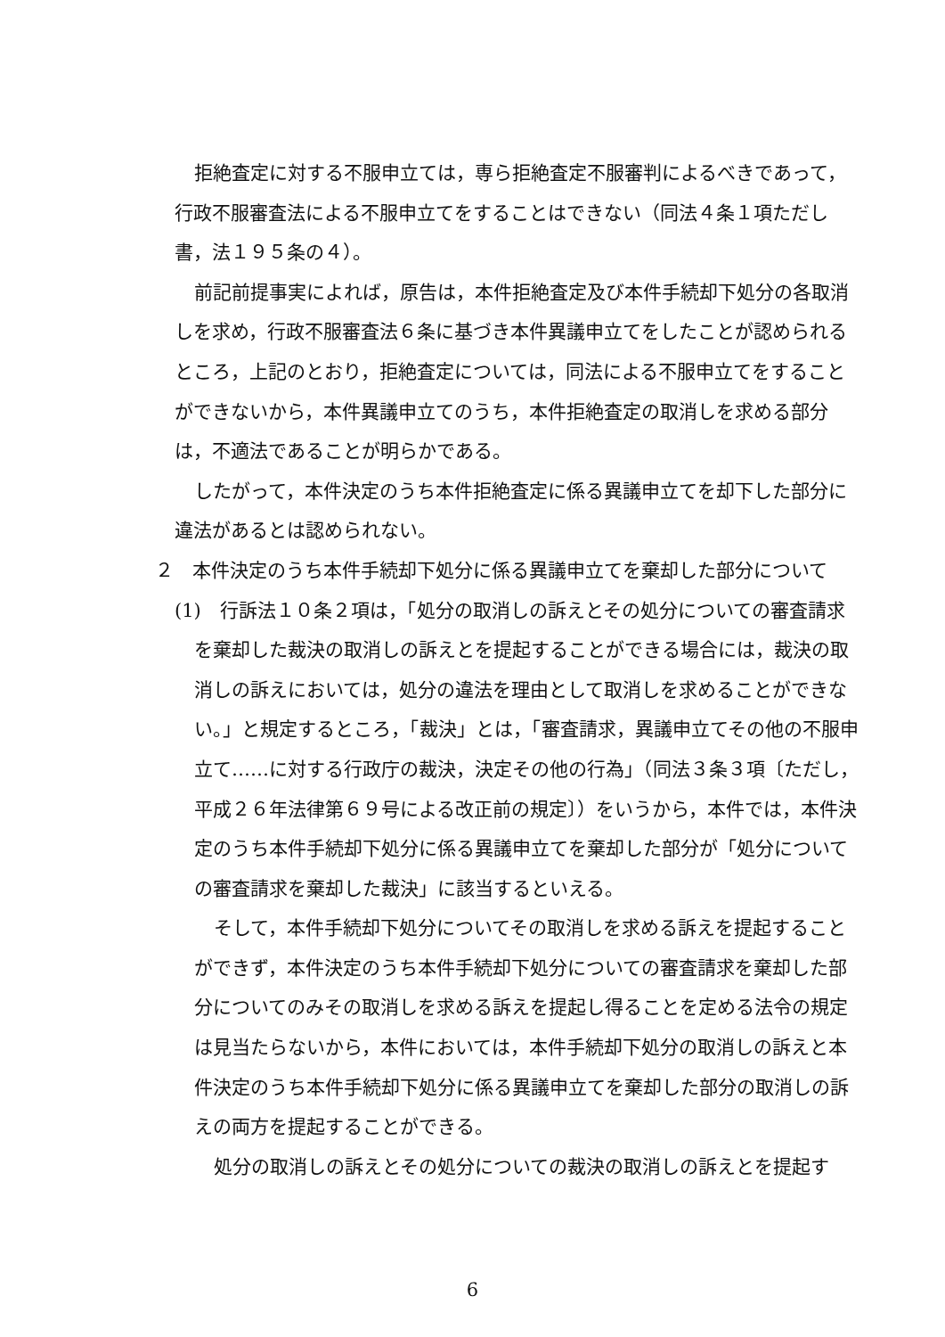拒絶査定に対する不服申立ては，専ら拒絶査定不服審判によるべきであって，行政不服審査法による不服申立てをすることはできない（同法４条１項ただし書，法１９５条の４）。
前記前提事実によれば，原告は，本件拒絶査定及び本件手続却下処分の各取消しを求め，行政不服審査法６条に基づき本件異議申立てをしたことが認められるところ，上記のとおり，拒絶査定については，同法による不服申立てをすることができないから，本件異議申立てのうち，本件拒絶査定の取消しを求める部分は，不適法であることが明らかである。
したがって，本件決定のうち本件拒絶査定に係る異議申立てを却下した部分に違法があるとは認められない。
２　本件決定のうち本件手続却下処分に係る異議申立てを棄却した部分について
(1)　行訴法１０条２項は，「処分の取消しの訴えとその処分についての審査請求を棄却した裁決の取消しの訴えとを提起することができる場合には，裁決の取消しの訴えにおいては，処分の違法を理由として取消しを求めることができない。」と規定するところ，「裁決」とは，「審査請求，異議申立てその他の不服申立て……に対する行政庁の裁決，決定その他の行為」（同法３条３項〔ただし，平成２６年法律第６９号による改正前の規定〕）をいうから，本件では，本件決定のうち本件手続却下処分に係る異議申立てを棄却した部分が「処分についての審査請求を棄却した裁決」に該当するといえる。
そして，本件手続却下処分についてその取消しを求める訴えを提起することができず，本件決定のうち本件手続却下処分についての審査請求を棄却した部分についてのみその取消しを求める訴えを提起し得ることを定める法令の規定は見当たらないから，本件においては，本件手続却下処分の取消しの訴えと本件決定のうち本件手続却下処分に係る異議申立てを棄却した部分の取消しの訴えの両方を提起することができる。
処分の取消しの訴えとその処分についての裁決の取消しの訴えとを提起す
6